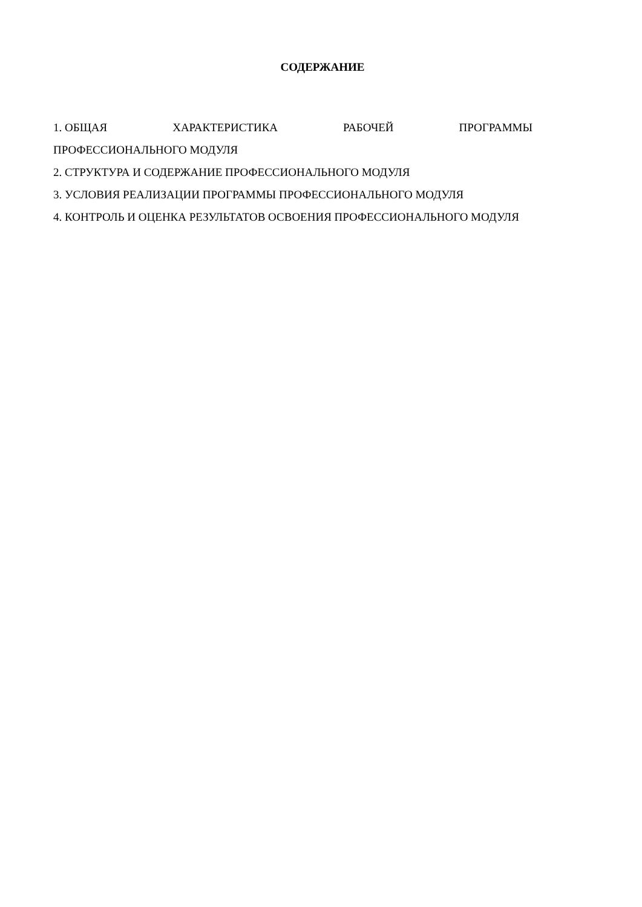СОДЕРЖАНИЕ
1. ОБЩАЯ ХАРАКТЕРИСТИКА РАБОЧЕЙ ПРОГРАММЫ
ПРОФЕССИОНАЛЬНОГО МОДУЛЯ
2. СТРУКТУРА И СОДЕРЖАНИЕ ПРОФЕССИОНАЛЬНОГО МОДУЛЯ
3. УСЛОВИЯ РЕАЛИЗАЦИИ ПРОГРАММЫ ПРОФЕССИОНАЛЬНОГО МОДУЛЯ
4. КОНТРОЛЬ И ОЦЕНКА РЕЗУЛЬТАТОВ ОСВОЕНИЯ ПРОФЕССИОНАЛЬНОГО МОДУЛЯ